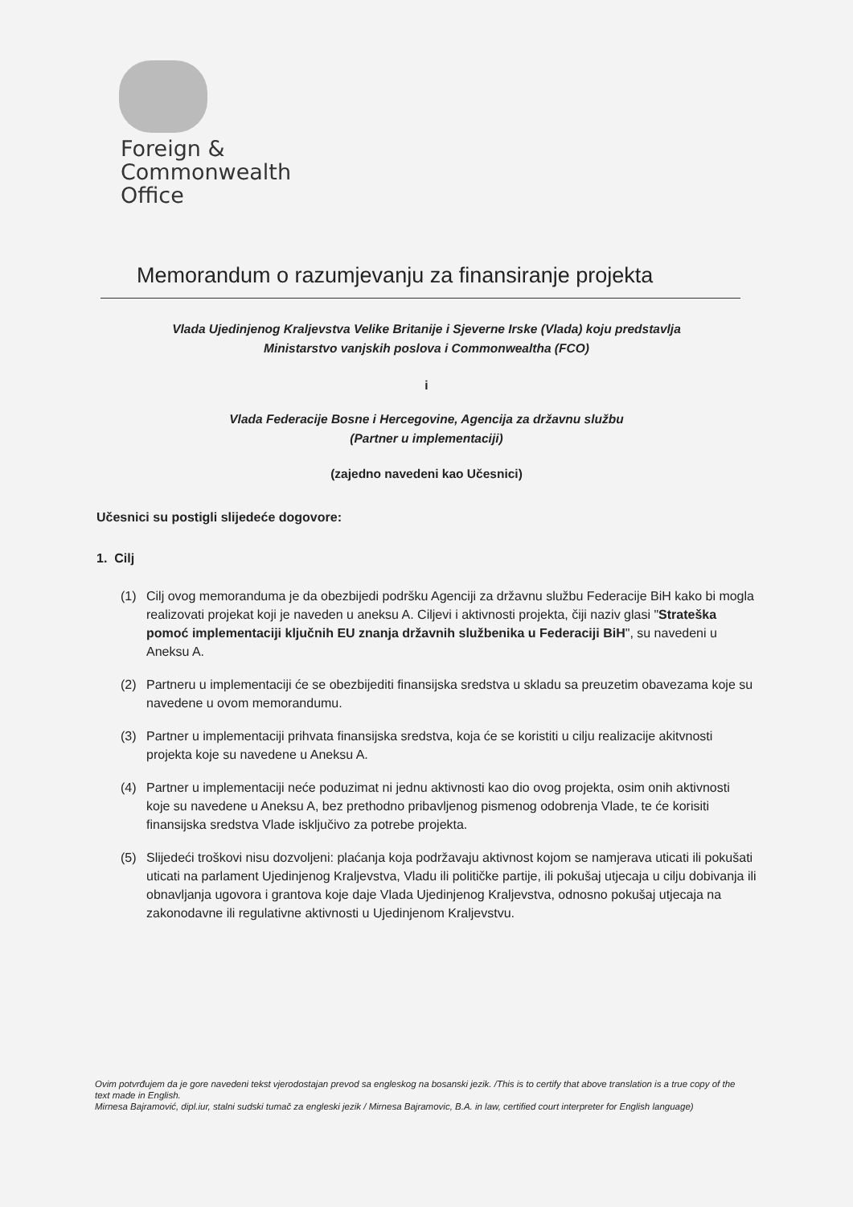Foreign &
Commonwealth
Office
Memorandum o razumjevanju za finansiranje projekta
Vlada Ujedinjenog Kraljevstva Velike Britanije i Sjeverne Irske (Vlada) koju predstavlja
Ministarstvo vanjskih poslova i Commonwealtha (FCO)
i
Vlada Federacije Bosne i Hercegovine, Agencija za državnu službu
(Partner u implementaciji)
(zajedno navedeni kao Učesnici)
Učesnici su postigli slijedeće dogovore:
1. Cilj
(1) Cilj ovog memoranduma je da obezbijedi podršku Agenciji za državnu službu Federacije BiH kako bi mogla realizovati projekat koji je naveden u aneksu A. Ciljevi i aktivnosti projekta, čiji naziv glasi "Strateška pomoć implementaciji ključnih EU znanja državnih službenika u Federaciji BiH", su navedeni u Aneksu A.
(2) Partneru u implementaciji će se obezbijediti finansijska sredstva u skladu sa preuzetim obavezama koje su navedene u ovom memorandumu.
(3) Partner u implementaciji prihvata finansijska sredstva, koja će se koristiti u cilju realizacije akitvnosti projekta koje su navedene u Aneksu A.
(4) Partner u implementaciji neće poduzimat ni jednu aktivnosti kao dio ovog projekta, osim onih aktivnosti koje su navedene u Aneksu A, bez prethodno pribavljenog pismenog odobrenja Vlade, te će korisiti finansijska sredstva Vlade isključivo za potrebe projekta.
(5) Slijedeći troškovi nisu dozvoljeni: plaćanja koja podržavaju aktivnost kojom se namjerava uticati ili pokušati uticati na parlament Ujedinjenog Kraljevstva, Vladu ili političke partije, ili pokušaj utjecaja u cilju dobivanja ili obnavljanja ugovora i grantova koje daje Vlada Ujedinjenog Kraljevstva, odnosno pokušaj utjecaja na zakonodavne ili regulativne aktivnosti u Ujedinjenom Kraljevstvu.
Ovim potvrđujem da je gore navedeni tekst vjerodostajan prevod sa engleskog na bosanski jezik. /This is to certify that above translation is a true copy of the text made in English.
Mirnesa Bajramović, dipl.iur, stalni sudski tumač za engleski jezik / Mirnesa Bajramovic, B.A. in law, certified court interpreter for English language)